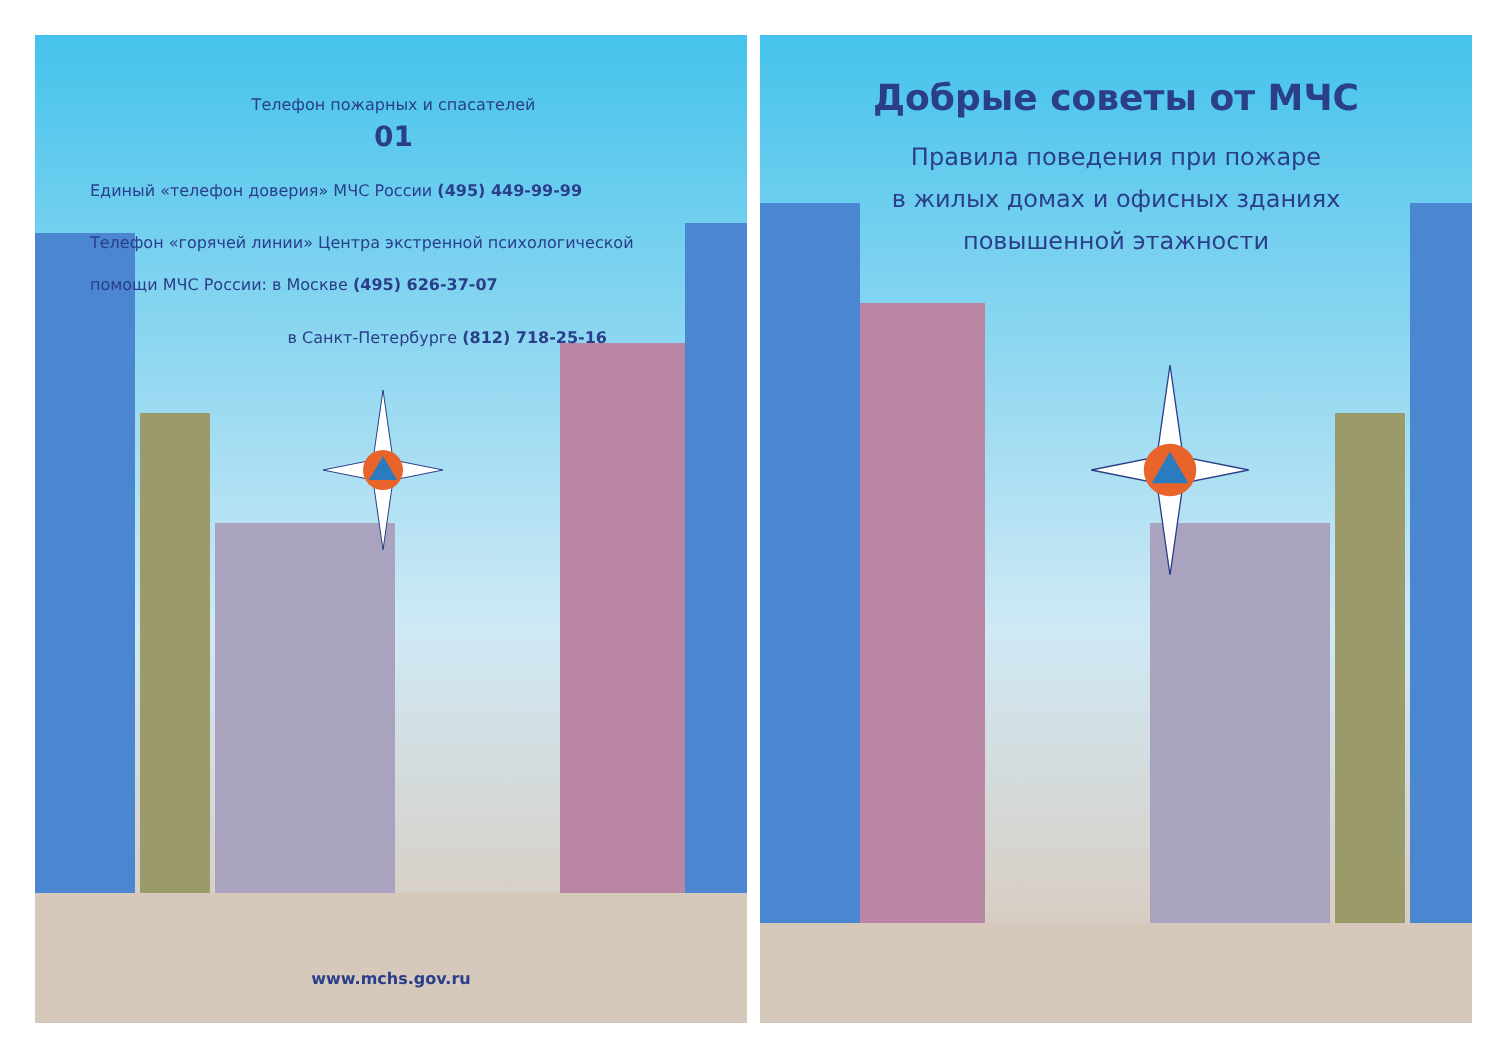Телефон пожарных и спасателей
01
Единый «телефон доверия» МЧС России (495) 449-99-99
Телефон «горячей линии» Центра экстренной психологической помощи МЧС России: в Москве (495) 626-37-07
в Санкт-Петербурге (812) 718-25-16
www.mchs.gov.ru
Добрые советы от МЧС
Правила поведения при пожаре
в жилых домах и офисных зданиях
повышенной этажности